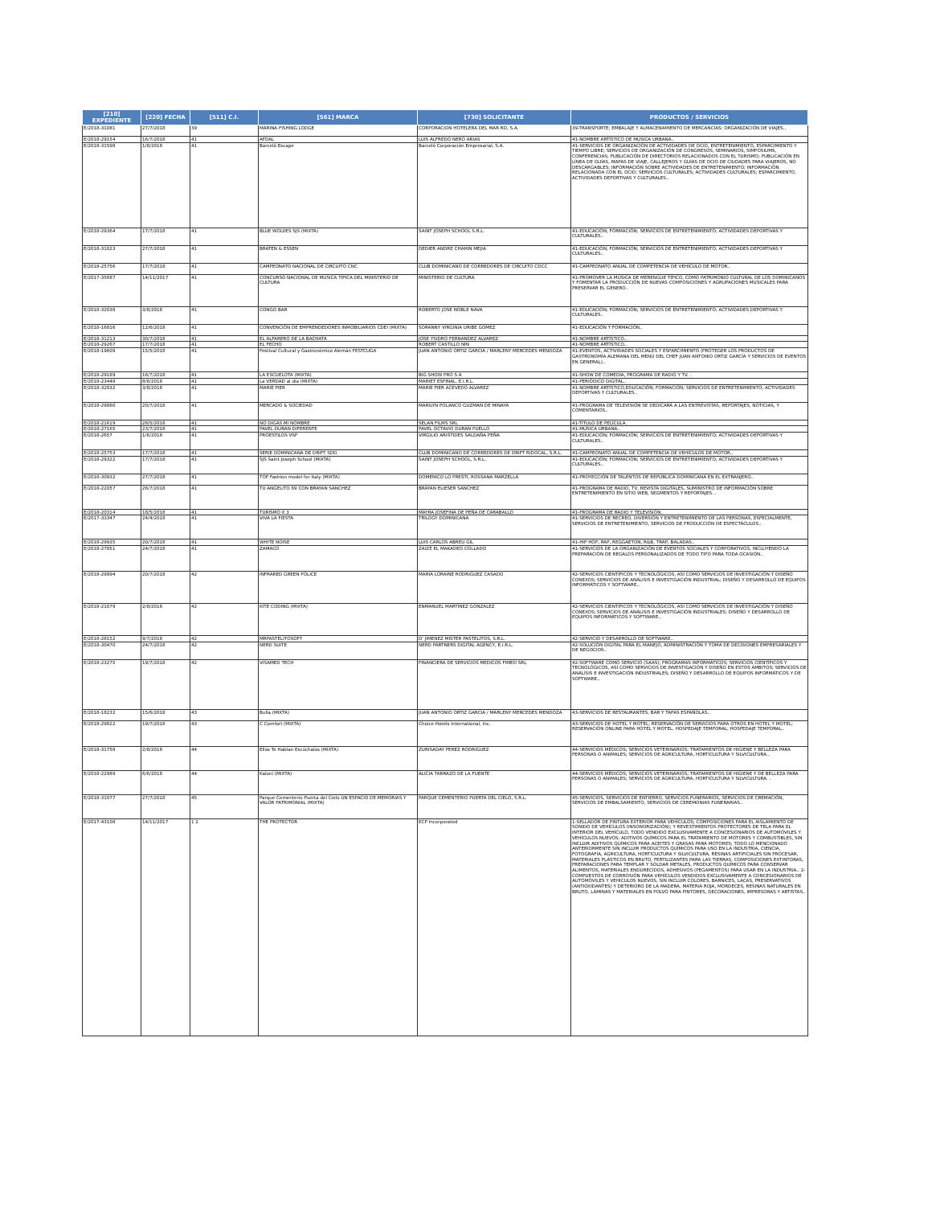| [210] EXPEDIENTE | [220] FECHA | [511] C.I. | [561] MARCA | [730] SOLICITANTE | PRODUCTOS / SERVICIOS |
| --- | --- | --- | --- | --- | --- |
| E/2018-31081 | 27/7/2018 | 39 | MARINA FISHING LODGE | CORPORACION HOTELERA DEL MAR RD, S.A. | 39-TRANSPORTE; EMBALAJE Y ALMACENAMIENTO DE MERCANCÍAS; ORGANIZACIÓN DE VIAJES.. |
| E/2018-29154 | 16/7/2018 | 41 | AFDAL | LUIS ALFREDO NERO ARIAS | 41-NOMBRE ARTÍSTICO DE MÚSICA URBANA.. |
| E/2018-31598 | 1/8/2018 | 41 | Barceló Escape | Barceló Corporación Empresarial, S.A. | 41-SERVICIOS DE ORGANIZACIÓN DE ACTIVIDADES DE OCIO, ENTRETENIMIENTO, ESPARCIMIENTO Y TIEMPO LIBRE; SERVICIOS DE ORGANIZACIÓN DE CONGRESOS, SEMINARIOS, SIMPOSIUMS, CONFERENCIAS; PUBLICACIÓN DE DIRECTORIOS RELACIONADOS CON EL TURISMO; PUBLICACIÓN EN LÍNEA DE GUÍAS, MAPAS DE VIAJE, CALLEJEROS Y GUÍAS DE OCIO DE CIUDADES PARA VIAJEROS, NO DESCARGABLES; INFORMACIÓN SOBRE ACTIVIDADES DE ENTRETENIMIENTO; INFORMACIÓN RELACIONADA CON EL OCIO; SERVICIOS CULTURALES; ACTIVIDADES CULTURALES; ESPARCIMIENTO, ACTIVIDADES DEPORTIVAS Y CULTURALES.. |
| E/2018-29364 | 17/7/2018 | 41 | BLUE WOLVES SJS (MIXTA) | SAINT JOSEPH SCHOOL S.R.L. | 41-EDUCACIÓN; FORMACIÓN; SERVICIOS DE ENTRETENIMIENTO; ACTIVIDADES DEPORTIVAS Y CULTURALES.. |
| E/2018-31023 | 27/7/2018 | 41 | BRATEN & ESSEN | DEDIER ANDRE CHAHIN MEJIA | 41-EDUCACIÓN; FORMACIÓN; SERVICIOS DE ENTRETENIMIENTO; ACTIVIDADES DEPORTIVAS Y CULTURALES.. |
| E/2018-25756 | 17/7/2018 | 41 | CAMPEONATO NACIONAL DE CIRCUITO CNC | CLUB DOMINICANO DE CORREDORES DE CIRCUITO CDCC | 41-CAMPEONATO ANUAL DE COMPETENCIA DE VEHÍCULO DE MOTOR.. |
| E/2017-35687 | 14/11/2017 | 41 | CONCURSO NACIONAL DE MUSICA TÍPICA DEL MINISTERIO DE CULTURA | MINISTERIO DE CULTURA | 41-PROMOVER LA MÚSICA DE MERENGUE TÍPICO, COMO PATRIMONIO CULTURAL DE LOS DOMINICANOS Y FOMENTAR LA PRODUCCIÓN DE NUEVAS COMPOSICIONES Y AGRUPACIONES MUSICALES PARA PRESERVAR EL GENERO.. |
| E/2018-32038 | 3/8/2018 | 41 | CONGO BAR | ROBERTO JOSE NOBLE NAVA | 41-EDUCACIÓN; FORMACIÓN; SERVICIOS DE ENTRETENIMIENTO; ACTIVIDADES DEPORTIVAS Y CULTURALES.. |
| E/2018-16816 | 12/6/2018 | 41 | CONVENCIÓN DE EMPRENDEDORES INMOBILIARIOS CDEI (MIXTA) | SORANNY VIRGINIA URIBE GOMEZ | 41-EDUCACIÓN Y FORMACIÓN.. |
| E/2018-31213 | 30/7/2018 | 41 | EL ALFARERO DE LA BACHATA | JOSE YSIDRO FERNANDEZ ALVAREZ | 41-NOMBRE ARTÍSTICO.. |
| E/2018-29267 | 17/7/2018 | 41 | EL FECHO | ROBERT CASTILLO NIN | 41-NOMBRE ARTÍSTICO.. |
| E/2018-19609 | 15/5/2018 | 41 | Festival Cultural y Gastronómico Alemán FESTCUGA | JUAN ANTONIO ORTIZ GARCIA / MARLENY MERCEDES MENDOZA | 41-EVENTOS, ACTIVIDADES SOCIALES Y ESPARCIMIENTO (PROTEGER LOS PRODUCTOS DE GASTRONOMÍA ALEMANA DEL MENÚ DEL CHEF JUAN ANTONIO ORTIZ GARCÍA Y SERVICIOS DE EVENTOS EN GENERAL).. |
| E/2018-29189 | 16/7/2018 | 41 | LA ESCUELOTA (MIXTA) | BIG SHOW PRO S A | 41-SHOW DE COMEDIA, PROGRAMA DE RADIO Y TV. . |
| E/2018-23448 | 8/6/2018 | 41 | La VERDAD al día (MIXTA) | MARIET ESPINAL, E.I.R.L. | 41-PERIÓDICO DIGITAL.. |
| E/2018-32032 | 3/8/2018 | 41 | MARIE PIER | MARIE PIER ACEVEDO ALVAREZ | 41-NOMBRE ARTÍSTICO,EDUCACIÓN; FORMACIÓN; SERVICIOS DE ENTRETENIMIENTO; ACTIVIDADES DEPORTIVAS Y CULTURALES.. |
| E/2018-29880 | 20/7/2018 | 41 | MERCADO & SOCIEDAD | MARILYN POLANCO GUZMAN DE MINAYA | 41-PROGRAMA DE TELEVISIÓN SE DEDICARÁ A LAS ENTREVISTAS, REPORTAJES, NOTICIAS, Y COMENTARIOS.. |
| E/2018-21619 | 28/5/2018 | 41 | NO DIGAS MI NOMBRE | SELAN FILMS SRL | 41-TÍTULO DE PELÍCULA. |
| E/2018-27165 | 23/7/2018 | 41 | PAVEL DURAN DIFERENTE | PAVEL OCTAVIO DURAN PUELLO | 41-MÚSICA URBANA.. |
| E/2018-2657 | 1/6/2018 | 41 | PROESTILOS VSP | VIRGILIO ARISTIDES SALDAÑA PEÑA | 41-EDUCACIÓN; FORMACIÓN; SERVICIOS DE ENTRETENIMIENTO; ACTIVIDADES DEPORTIVAS Y CULTURALES.. |
| E/2018-25753 | 17/7/2018 | 41 | SERIE DOMINICANA DE DRIFT SDD | CLUB DOMINICANO DE CORREDORES DE DRIFT RIDOCAL, S.R.L. | 41-CAMPEONATO ANUAL DE COMPETENCIA DE VEHÍCULOS DE MOTOR.. |
| E/2018-29322 | 17/7/2018 | 41 | SJS Saint Joseph School (MIXTA) | SAINT JOSEPH SCHOOL, S.R.L. | 41-EDUCACIÓN; FORMACIÓN; SERVICIOS DE ENTRETENIMIENTO; ACTIVIDADES DEPORTIVAS Y CULTURALES.. |
| E/2018-30932 | 27/7/2018 | 41 | TOP Fashion model for Italy (MIXTA) | DOMENICO LO PRESTI, ROSSANA MARZELLA | 41-PROYECCIÓN DE TALENTOS DE REPÚBLICA DOMINICANA EN EL EXTRANJERO.. |
| E/2018-22057 | 26/7/2018 | 41 | TU ANGELITO 69 CON BRAYAN SANCHEZ | BRAYAN ELIESER SANCHEZ | 41-PROGRAMA DE RADIO, TV, REVISTA DIGITALES, SUMINISTRO DE INFORMACIÓN SOBRE ENTRETENIMIENTO EN SITIO WEB, SEGMENTOS Y REPORTAJES. . |
| E/2018-20314 | 18/5/2018 | 41 | TURISMO X 3 | MAYRA JOSEFINA DE PEÑA DE CARABALLO | 41-PROGRAMA DE RADIO Y TELEVISIÓN.. |
| E/2017-33347 | 24/4/2018 | 41 | VIVA LA FIESTA | TRILOGY DOMINICANA | 41-SERVICIOS DE RECREO, DIVERSIÓN Y ENTRETENIMIENTO DE LAS PERSONAS, ESPECIALMENTE, SERVICIOS DE ENTRETENIMIENTO, SERVICIOS DE PRODUCCIÓN DE ESPECTÁCULOS.. |
| E/2018-29935 | 20/7/2018 | 41 | WHITE NOISE | LUIS CARLOS ABREU GIL | 41-HIP HOP, RAP, REGGAETON, R&B, TRAP, BALADAS.. |
| E/2018-27851 | 24/7/2018 | 41 | ZAMACO | ZAIZE EL MAKADEO COLLADO | 41-SERVICIOS DE LA ORGANIZACIÓN DE EVENTOS SOCIALES Y CORPORATIVOS, INCLUYENDO LA PREPARACIÓN DE REGALOS PERSONALIZADOS DE TODO TIPO PARA TODA OCASIÓN.. |
| E/2018-29994 | 20/7/2018 | 42 | INFRARED GREEN POLICE | MARIA LORAINE RODRIGUEZ CASADO | 42-SERVICIOS CIENTÍFICOS Y TECNOLÓGICOS, ASÍ COMO SERVICIOS DE INVESTIGACIÓN Y DISEÑO CONEXOS; SERVICIOS DE ANÁLISIS E INVESTIGACIÓN INDUSTRIAL; DISEÑO Y DESARROLLO DE EQUIPOS INFORMÁTICOS Y SOFTWARE.. |
| E/2018-21079 | 2/8/2018 | 42 | KITE CODING (MIXTA) | ENMANUEL MARTINEZ GONZALEZ | 42-SERVICIOS CIENTÍFICOS Y TECNOLÓGICOS, ASÍ COMO SERVICIOS DE INVESTIGACIÓN Y DISEÑO CONEXOS; SERVICIOS DE ANÁLISIS E INVESTIGACIÓN INDUSTRIALES; DISEÑO Y DESARROLLO DE EQUIPOS INFORMÁTICOS Y SOFTWARE.. |
| E/2018-28152 | 9/7/2018 | 42 | MRPASTELITOSOFT | D' JIMENEZ MISTER PASTELITOS, S.R.L. | 42-SERVICIO Y DESARROLLO DE SOFTWARE.. |
| E/2018-30470 | 24/7/2018 | 42 | NERD SUITE | NERD PARTNERS DIGITAL AGENCY, E.I.R.L. | 42-SOLUCIÓN DIGITAL PARA EL MANEJO, ADMINISTRACIÓN Y TOMA DE DECISIONES EMPRESARIALES Y DE NEGOCIOS.. |
| E/2018-23275 | 19/7/2018 | 42 | VISAMED TECH | FINANCIERA DE SERVICIOS MEDICOS FIMED SRL | 42-SOFTWARE COMO SERVICIO (SAAS); PROGRAMAS INFORMÁTICOS; SERVICIOS CIENTÍFICOS Y TECNOLÓGICOS, ASÍ COMO SERVICIOS DE INVESTIGACIÓN Y DISEÑO EN ESTOS ÁMBITOS; SERVICIOS DE ANÁLISIS E INVESTIGACIÓN INDUSTRIALES; DISEÑO Y DESARROLLO DE EQUIPOS INFORMÁTICOS Y DE SOFTWARE.. |
| E/2018-18232 | 15/6/2018 | 43 | Bulla (MIXTA) | JUAN ANTONIO ORTIZ GARCIA / MARLENY MERCEDES MENDOZA | 43-SERVICIOS DE RESTAURANTES, BAR Y TAPAS ESPAÑOLAS.. |
| E/2018-29822 | 19/7/2018 | 43 | C Comfort (MIXTA) | Choice Hotels International, Inc. | 43-SERVICIOS DE HOTEL Y MOTEL; RESERVACIÓN DE SERVICIOS PARA OTROS EN HOTEL Y MOTEL; RESERVACIÓN ONLINE PARA HOTEL Y MOTEL. HOSPEDAJE TEMPORAL; HOSPEDAJE TEMPORAL.. |
| E/2018-31758 | 2/8/2018 | 44 | Ellos Te Hablan Escúchalos (MIXTA) | ZURISADAY PEREZ RODRIGUEZ | 44-SERVICIOS MÉDICOS; SERVICIOS VETERINARIOS; TRATAMIENTOS DE HIGIENE Y BELLEZA PARA PERSONAS O ANIMALES; SERVICIOS DE AGRICULTURA, HORTICULTURA Y SILVICULTURA.. |
| E/2018-22989 | 6/6/2018 | 44 | Kaloni (MIXTA) | ALICIA TARRAZO DE LA FUENTE | 44-SERVICIOS MÉDICOS; SERVICIOS VETERINARIOS; TRATAMIENTOS DE HIGIENE Y DE BELLEZA PARA PERSONAS O ANIMALES; SERVICIOS DE AGRICULTURA, HORTICULTURA Y SILVICULTURA. . |
| E/2018-31077 | 27/7/2018 | 45 | Parque Cementerio Puerta del Cielo UN ESPACIO DE MEMORIAS Y VALOR PATRIMONIAL (MIXTA) | PARQUE CEMENTERIO PUERTA DEL CIELO, S.R.L. | 45-SERVICIOS, SERVICIOS DE ENTIERRO, SERVICIOS FUNERARIOS, SERVICIOS DE CREMACIÓN, SERVICIOS DE EMBALSAMIENTO, SERVICIOS DE CEREMONIAS FUNERARIAS.. |
| E/2017-43108 | 14/11/2017 | 1 2 | THE PROTECTOR | ECP Incorporated | 1-SELLADOR DE PINTURA EXTERIOR PARA VEHÍCULOS; COMPOSICIONES PARA EL AISLAMIENTO DE SONIDO DE VEHÍCULOS (INSONORIZACIÓN); Y REVESTIMIENTOS PROTECTORES DE TELA PARA EL INTERIOR DEL VEHÍCULO, TODO VENDIDO EXCLUSIVAMENTE A CONCESIONARIOS DE AUTOMÓVILES Y VEHÍCULOS NUEVOS; ADITIVOS QUÍMICOS PARA EL TRATAMIENTO DE MOTORES Y COMBUSTIBLES, SIN INCLUIR ADITIVOS QUÍMICOS PARA ACEITES Y GRASAS PARA MOTORES; TODO LO MENCIONADO ANTERIORMENTE SIN INCLUIR PRODUCTOS QUÍMICOS PARA USO EN LA INDUSTRIA, CIENCIA, FOTOGRAFÍA, AGRICULTURA, HORTICULTURA Y SILVICULTURA, RESINAS ARTIFICIALES SIN PROCESAR, MATERIALES PLÁSTICOS EN BRUTO, FERTILIZANTES PARA LAS TIERRAS, COMPOSICIONES EXTINTORAS, PREPARACIONES PARA TEMPLAR Y SOLDAR METALES, PRODUCTOS QUÍMICOS PARA CONSERVAR ALIMENTOS, MATERIALES ENDURECIDOS, ADHESIVOS (PEGAMENTOS) PARA USAR EN LA INDUSTRIA.. 2-COMPUESTOS DE CORROSIÓN PARA VEHÍCULOS VENDIDOS EXCLUSIVAMENTE A CONCESIONARIOS DE AUTOMÓVILES Y VEHÍCULOS NUEVOS, SIN INCLUIR COLORES, BARNICES, LACAS, PRESERVATIVOS (ANTIOXIDANTES) Y DETERIORO DE LA MADERA, MATERIA ROJA, MORDECES, RESINAS NATURALES EN BRUTO, LÁMINAS Y MATERIALES EN POLVO PARA PINTORES, DECORACIONES, IMPRESORAS Y ARTISTAS.. |